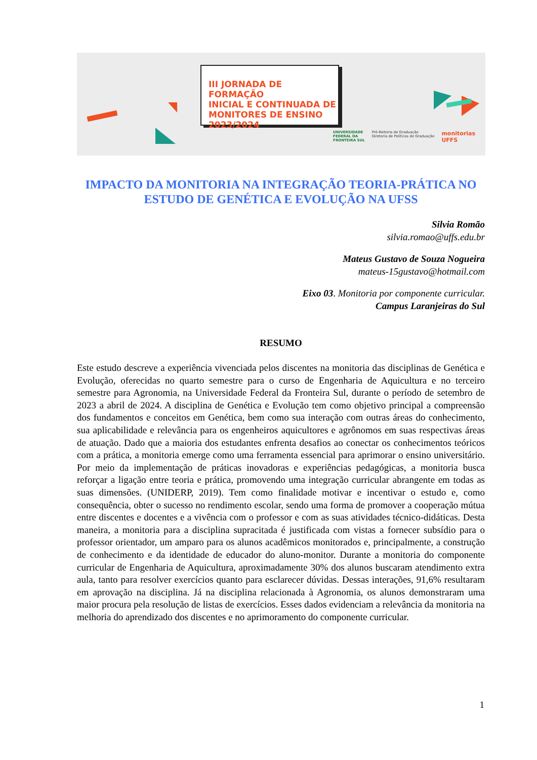III JORNADA DE FORMAÇÃO
INICIAL E CONTINUADA DE
MONITORES DE ENSINO
2023/2024
UNIVERSIDADE
FEDERAL DA
FRONTEIRA SUL Pró-Reitoria de Graduação
Diretoria de Políticas de Graduação monitorias
UFFS
IMPACTO DA MONITORIA NA INTEGRAÇÃO TEORIA-PRÁTICA NO ESTUDO DE GENÉTICA E EVOLUÇÃO NA UFSS
Silvia Romão
silvia.romao@uffs.edu.br
Mateus Gustavo de Souza Nogueira
mateus-15gustavo@hotmail.com
Eixo 03. Monitoria por componente curricular.
Campus Laranjeiras do Sul
RESUMO
Este estudo descreve a experiência vivenciada pelos discentes na monitoria das disciplinas de Genética e Evolução, oferecidas no quarto semestre para o curso de Engenharia de Aquicultura e no terceiro semestre para Agronomia, na Universidade Federal da Fronteira Sul, durante o período de setembro de 2023 a abril de 2024. A disciplina de Genética e Evolução tem como objetivo principal a compreensão dos fundamentos e conceitos em Genética, bem como sua interação com outras áreas do conhecimento, sua aplicabilidade e relevância para os engenheiros aquicultores e agrônomos em suas respectivas áreas de atuação. Dado que a maioria dos estudantes enfrenta desafios ao conectar os conhecimentos teóricos com a prática, a monitoria emerge como uma ferramenta essencial para aprimorar o ensino universitário. Por meio da implementação de práticas inovadoras e experiências pedagógicas, a monitoria busca reforçar a ligação entre teoria e prática, promovendo uma integração curricular abrangente em todas as suas dimensões. (UNIDERP, 2019). Tem como finalidade motivar e incentivar o estudo e, como consequência, obter o sucesso no rendimento escolar, sendo uma forma de promover a cooperação mútua entre discentes e docentes e a vivência com o professor e com as suas atividades técnico-didáticas. Desta maneira, a monitoria para a disciplina supracitada é justificada com vistas a fornecer subsídio para o professor orientador, um amparo para os alunos acadêmicos monitorados e, principalmente, a construção de conhecimento e da identidade de educador do aluno-monitor. Durante a monitoria do componente curricular de Engenharia de Aquicultura, aproximadamente 30% dos alunos buscaram atendimento extra aula, tanto para resolver exercícios quanto para esclarecer dúvidas. Dessas interações, 91,6% resultaram em aprovação na disciplina. Já na disciplina relacionada à Agronomia, os alunos demonstraram uma maior procura pela resolução de listas de exercícios. Esses dados evidenciam a relevância da monitoria na melhoria do aprendizado dos discentes e no aprimoramento do componente curricular.
1